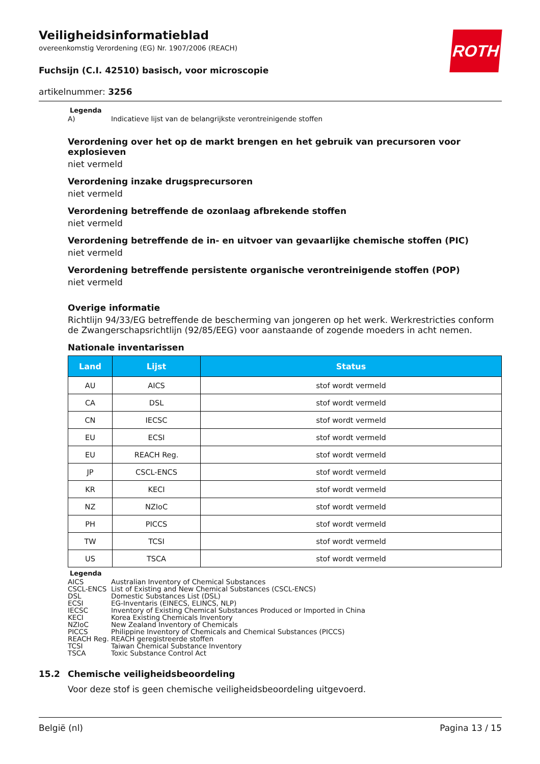ROTH
Veiligheidsinformatieblad
overeenkomstig Verordening (EG) Nr. 1907/2006 (REACH)
Fuchsijn (C.I. 42510) basisch, voor microscopie
artikelnummer: 3256
Legenda
A) Indicatieve lijst van de belangrijkste verontreinigende stoffen
Verordening over het op de markt brengen en het gebruik van precursoren voor explosieven
niet vermeld
Verordening inzake drugsprecursoren
niet vermeld
Verordening betreffende de ozonlaag afbrekende stoffen
niet vermeld
Verordening betreffende de in- en uitvoer van gevaarlijke chemische stoffen (PIC)
niet vermeld
Verordening betreffende persistente organische verontreinigende stoffen (POP)
niet vermeld
Overige informatie
Richtlijn 94/33/EG betreffende de bescherming van jongeren op het werk. Werkrestricties conform de Zwangerschapsrichtlijn (92/85/EEG) voor aanstaande of zogende moeders in acht nemen.
Nationale inventarissen
| Land | Lijst | Status |
| --- | --- | --- |
| AU | AICS | stof wordt vermeld |
| CA | DSL | stof wordt vermeld |
| CN | IECSC | stof wordt vermeld |
| EU | ECSI | stof wordt vermeld |
| EU | REACH Reg. | stof wordt vermeld |
| JP | CSCL-ENCS | stof wordt vermeld |
| KR | KECI | stof wordt vermeld |
| NZ | NZIoC | stof wordt vermeld |
| PH | PICCS | stof wordt vermeld |
| TW | TCSI | stof wordt vermeld |
| US | TSCA | stof wordt vermeld |
Legenda
AICS Australian Inventory of Chemical Substances
CSCL-ENCS List of Existing and New Chemical Substances (CSCL-ENCS)
DSL Domestic Substances List (DSL)
ECSI EG-Inventaris (EINECS, ELINCS, NLP)
IECSC Inventory of Existing Chemical Substances Produced or Imported in China
KECI Korea Existing Chemicals Inventory
NZIoC New Zealand Inventory of Chemicals
PICCS Philippine Inventory of Chemicals and Chemical Substances (PICCS)
REACH Reg. REACH geregistreerde stoffen
TCSI Taiwan Chemical Substance Inventory
TSCA Toxic Substance Control Act
15.2 Chemische veiligheidsbeoordeling
Voor deze stof is geen chemische veiligheidsbeoordeling uitgevoerd.
België (nl) Pagina 13 / 15